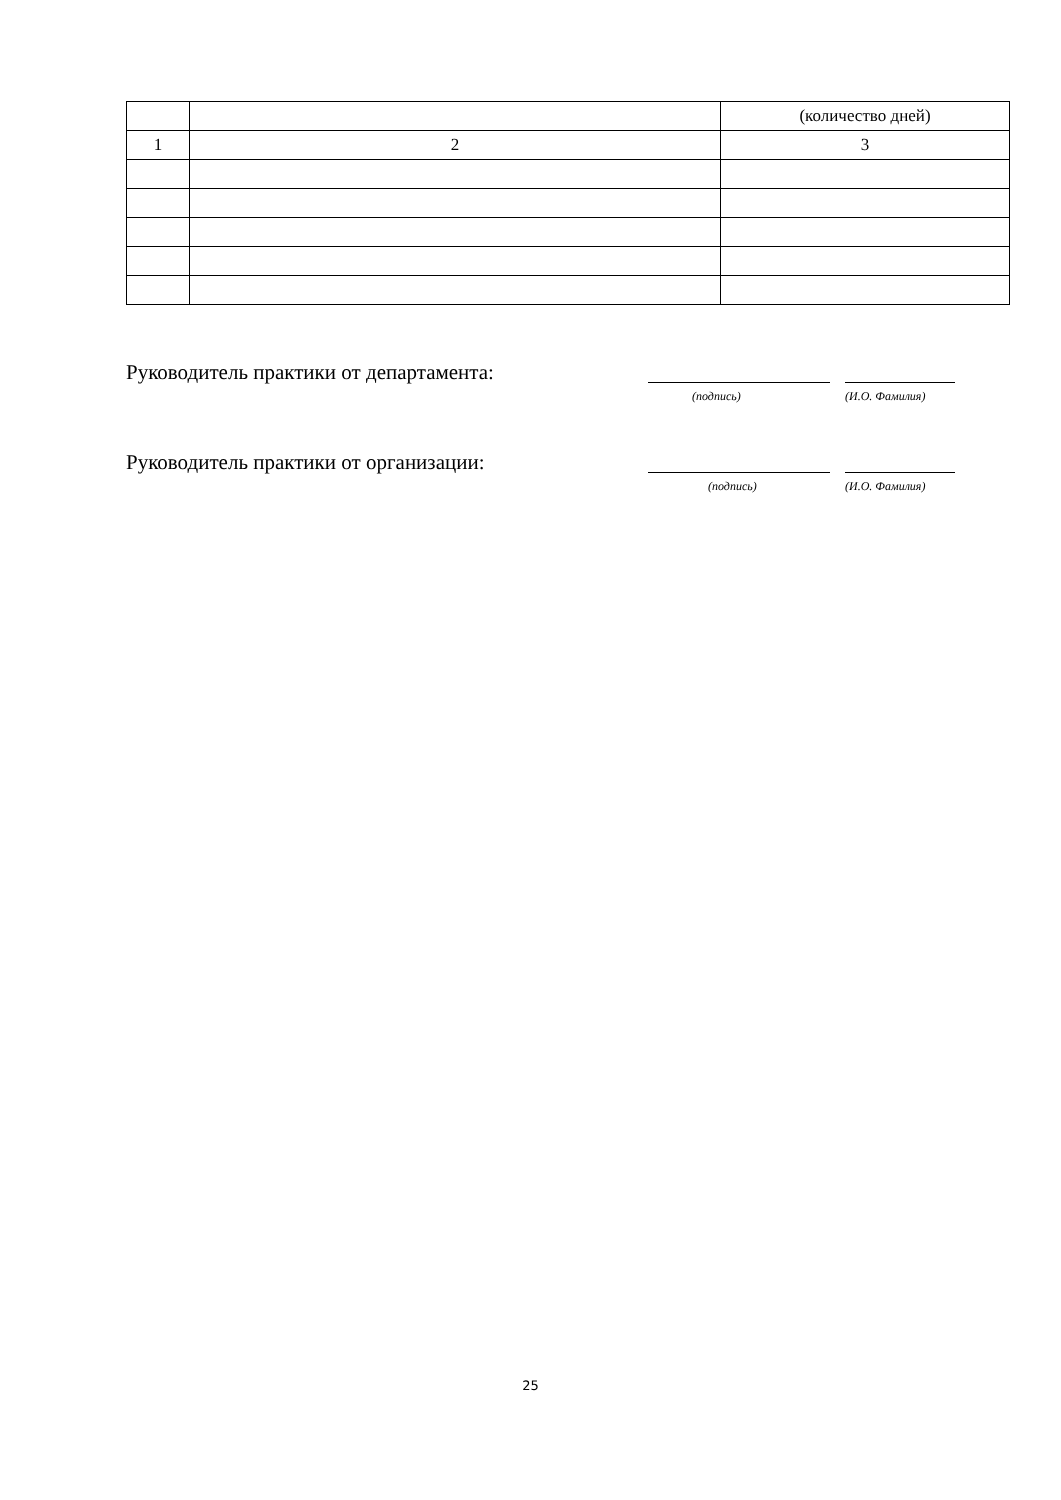| | | (количество дней) |
| 1 | 2 | 3 |
Руководитель практики от департамента:
(подпись) (И.О. Фамилия)
Руководитель практики от организации:
(подпись) (И.О. Фамилия)
25